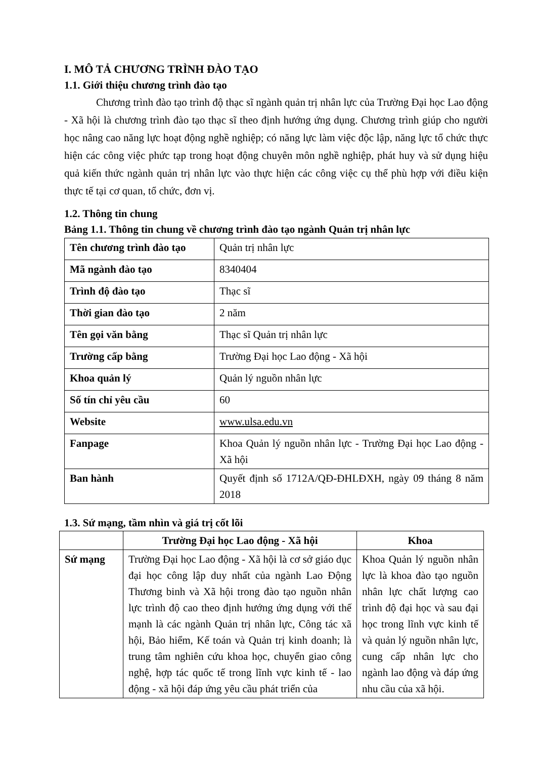I. MÔ TẢ CHƯƠNG TRÌNH ĐÀO TẠO
1.1. Giới thiệu chương trình đào tạo
Chương trình đào tạo trình độ thạc sĩ ngành quản trị nhân lực của Trường Đại học Lao động - Xã hội là chương trình đào tạo thạc sĩ theo định hướng ứng dụng. Chương trình giúp cho người học nâng cao năng lực hoạt động nghề nghiệp; có năng lực làm việc độc lập, năng lực tổ chức thực hiện các công việc phức tạp trong hoạt động chuyên môn nghề nghiệp, phát huy và sử dụng hiệu quả kiến thức ngành quản trị nhân lực vào thực hiện các công việc cụ thể phù hợp với điều kiện thực tế tại cơ quan, tổ chức, đơn vị.
1.2. Thông tin chung
Bảng 1.1. Thông tin chung về chương trình đào tạo ngành Quản trị nhân lực
| Tên chương trình đào tạo | Quản trị nhân lực |
| Mã ngành đào tạo | 8340404 |
| Trình độ đào tạo | Thạc sĩ |
| Thời gian đào tạo | 2 năm |
| Tên gọi văn bằng | Thạc sĩ Quản trị nhân lực |
| Trường cấp bằng | Trường Đại học Lao động - Xã hội |
| Khoa quản lý | Quản lý nguồn nhân lực |
| Số tín chỉ yêu cầu | 60 |
| Website | www.ulsa.edu.vn |
| Fanpage | Khoa Quản lý nguồn nhân lực - Trường Đại học Lao động - Xã hội |
| Ban hành | Quyết định số 1712A/QĐ-ĐHLĐXH, ngày 09 tháng 8 năm 2018 |
1.3. Sứ mạng, tầm nhìn và giá trị cốt lõi
| | Trường Đại học Lao động - Xã hội | Khoa |
| --- | --- | --- |
| Sứ mạng | Trường Đại học Lao động - Xã hội là cơ sở giáo dục đại học công lập duy nhất của ngành Lao Động Thương binh và Xã hội trong đào tạo nguồn nhân lực trình độ cao theo định hướng ứng dụng với thế mạnh là các ngành Quản trị nhân lực, Công tác xã hội, Bảo hiểm, Kế toán và Quản trị kinh doanh; là trung tâm nghiên cứu khoa học, chuyển giao công nghệ, hợp tác quốc tế trong lĩnh vực kinh tế - lao động - xã hội đáp ứng yêu cầu phát triển của | Khoa Quản lý nguồn nhân lực là khoa đào tạo nguồn nhân lực chất lượng cao trình độ đại học và sau đại học trong lĩnh vực kinh tế và quản lý nguồn nhân lực, cung cấp nhân lực cho ngành lao động và đáp ứng nhu cầu của xã hội. |